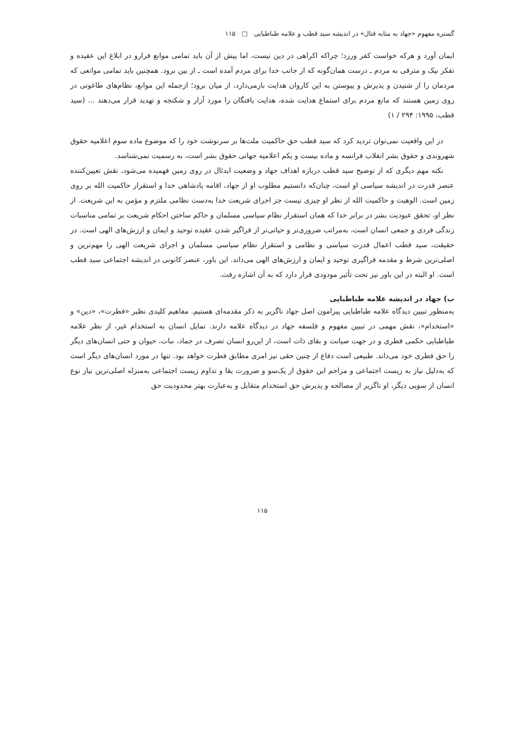گستره مفهوم «جهاد به مثابه قتال» در اندیشه سید قطب و علامه طباطبایی □ ۱۱۵
ایمان آورد و هرکه خواست کفر ورزد؛ چراکه اکراهی در دین نیست، اما پیش از آن باید تمامی موانع فرارو در ابلاغ این عقیده و تفکر نیک و مترقی به مردم ـ درست همان‌گونه که از جانب خدا برای مردم آمده است ـ از بین برود. همچنین باید تمامی موانعی که مردمان را از شنیدن و پذیرش و پیوستن به این کاروان هدایت بازمی‌دارد، از میان برود؛ ازجمله این موانع، نظام‌های طاغوتی در روی زمین هستند که مانع مردم برای استماع هدایت شده، هدایت یافتگان را مورد آزار و شکنجه و تهدید قرار می‌دهند ... (سید قطب، ۱۹۹۵: ۲۹۴ / ۱)
در این واقعیت نمی‌توان تردید کرد که سید قطب حق حاکمیت ملت‌ها بر سرنوشت خود را که موضوع ماده سوم اعلامیه حقوق شهروندی و حقوق بشر انقلاب فرانسه و ماده بیست و یکم اعلامیه جهانی حقوق بشر است، به رسمیت نمی‌شناسد.
نکته مهم دیگری که از توضیح سید قطب درباره اهداف جهاد و وضعیت ایدئال در روی زمین فهمیده می‌شود، نقش تعیین‌کننده عنصر قدرت در اندیشه سیاسی او است، چنان‌که دانستیم مطلوب او از جهاد، اقامه پادشاهی خدا و استقرار حاکمیت الله بر روی زمین است. الوهیت و حاکمیت الله از نظر او چیزی نیست جز اجرای شریعت خدا به‌دست نظامی ملتزم و مؤمن به این شریعت. از نظر او، تحقق عبودیت بشر در برابر خدا که همان استقرار نظام سیاسی مسلمان و حاکم ساختن احکام شریعت بر تمامی مناسبات زندگی فردی و جمعی انسان است، به‌مراتب ضروری‌تر و حیاتی‌تر از فراگیر شدن عقیده توحید و ایمان و ارزش‌های الهی است. در حقیقت، سید قطب اعمال قدرت سیاسی و نظامی و استقرار نظام سیاسی مسلمان و اجرای شریعت الهی را مهم‌ترین و اصلی‌ترین شرط و مقدمه فراگیری توحید و ایمان و ارزش‌های الهی می‌داند. این باور، عنصر کانونی در اندیشه اجتماعی سید قطب است. او البته در این باور نیز تحت تأثیر مودودی قرار دارد که به آن اشاره رفت.
ب) جهاد در اندیشه علامه طباطبایی
به‌منظور تبیین دیدگاه علامه طباطبایی پیرامون اصل جهاد ناگزیر به ذکر مقدمه‌ای هستیم. مفاهیم کلیدی نظیر «فطرت»، «دین» و «استخدام»، نقش مهمی در تبیین مفهوم و فلسفه جهاد در دیدگاه علامه دارند. تمایل انسان به استخدام غیر، از نظر علامه طباطبایی حکمی فطری و در جهت صیانت و بقای ذات است، از این‌رو انسان تصرف در جماد، نبات، حیوان و حتی انسان‌های دیگر را حق فطری خود می‌داند. طبیعی است دفاع از چنین حقی نیز امری مطابق فطرت خواهد بود. تنها در مورد انسان‌های دیگر است که به‌دلیل نیاز به زیست اجتماعی و مزاحم این حقوق از یک‌سو و ضرورت بقا و تداوم زیست اجتماعی به‌منزله اصلی‌ترین نیاز نوع انسان از سویی دیگر، او ناگزیر از مصالحه و پذیرش حق استخدام متقابل و به‌عبارت بهتر محدودیت حق
۱۱۵